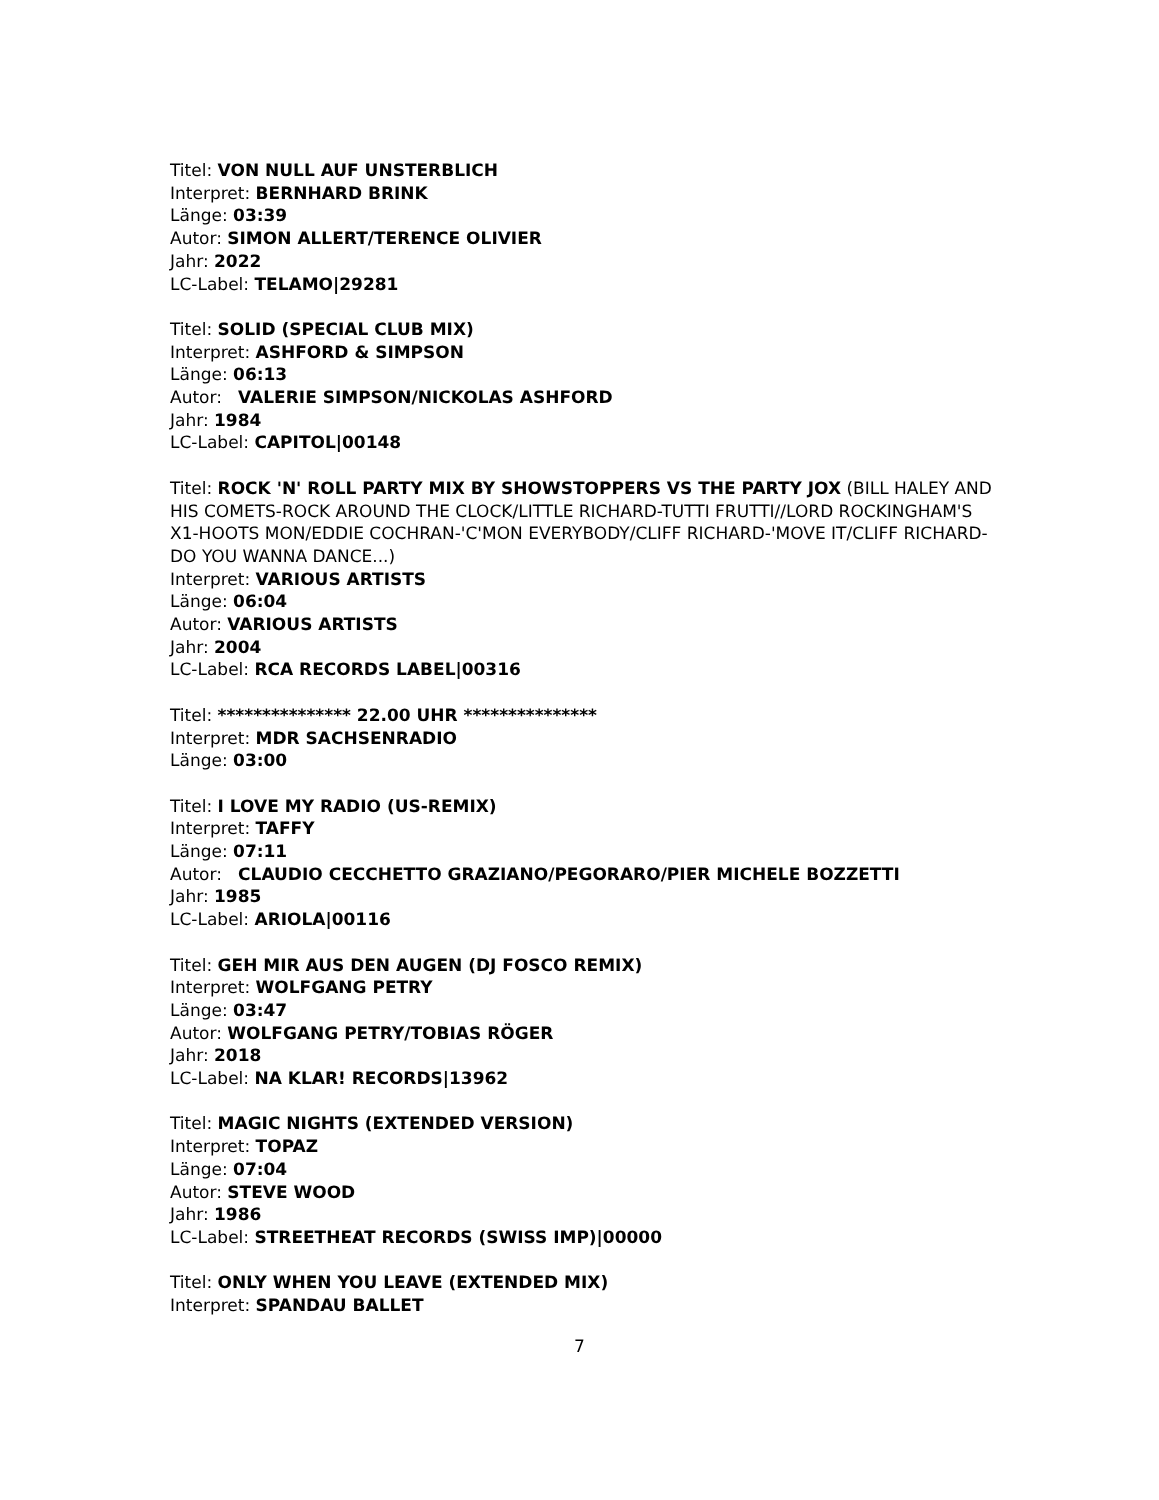Titel: VON NULL AUF UNSTERBLICH
Interpret: BERNHARD BRINK
Länge: 03:39
Autor: SIMON ALLERT/TERENCE OLIVIER
Jahr: 2022
LC-Label: TELAMO|29281
Titel: SOLID (SPECIAL CLUB MIX)
Interpret: ASHFORD & SIMPSON
Länge: 06:13
Autor: VALERIE SIMPSON/NICKOLAS ASHFORD
Jahr: 1984
LC-Label: CAPITOL|00148
Titel: ROCK 'N' ROLL PARTY MIX BY SHOWSTOPPERS VS THE PARTY JOX (BILL HALEY AND HIS COMETS-ROCK AROUND THE CLOCK/LITTLE RICHARD-TUTTI FRUTTI//LORD ROCKINGHAM'S X1-HOOTS MON/EDDIE COCHRAN-'C'MON EVERYBODY/CLIFF RICHARD-'MOVE IT/CLIFF RICHARD-DO YOU WANNA DANCE...)
Interpret: VARIOUS ARTISTS
Länge: 06:04
Autor: VARIOUS ARTISTS
Jahr: 2004
LC-Label: RCA RECORDS LABEL|00316
Titel: *************** 22.00 UHR ***************
Interpret: MDR SACHSENRADIO
Länge: 03:00
Titel: I LOVE MY RADIO (US-REMIX)
Interpret: TAFFY
Länge: 07:11
Autor: CLAUDIO CECCHETTO GRAZIANO/PEGORARO/PIER MICHELE BOZZETTI
Jahr: 1985
LC-Label: ARIOLA|00116
Titel: GEH MIR AUS DEN AUGEN (DJ FOSCO REMIX)
Interpret: WOLFGANG PETRY
Länge: 03:47
Autor: WOLFGANG PETRY/TOBIAS RÖGER
Jahr: 2018
LC-Label: NA KLAR! RECORDS|13962
Titel: MAGIC NIGHTS (EXTENDED VERSION)
Interpret: TOPAZ
Länge: 07:04
Autor: STEVE WOOD
Jahr: 1986
LC-Label: STREETHEAT RECORDS (SWISS IMP)|00000
Titel: ONLY WHEN YOU LEAVE (EXTENDED MIX)
Interpret: SPANDAU BALLET
7